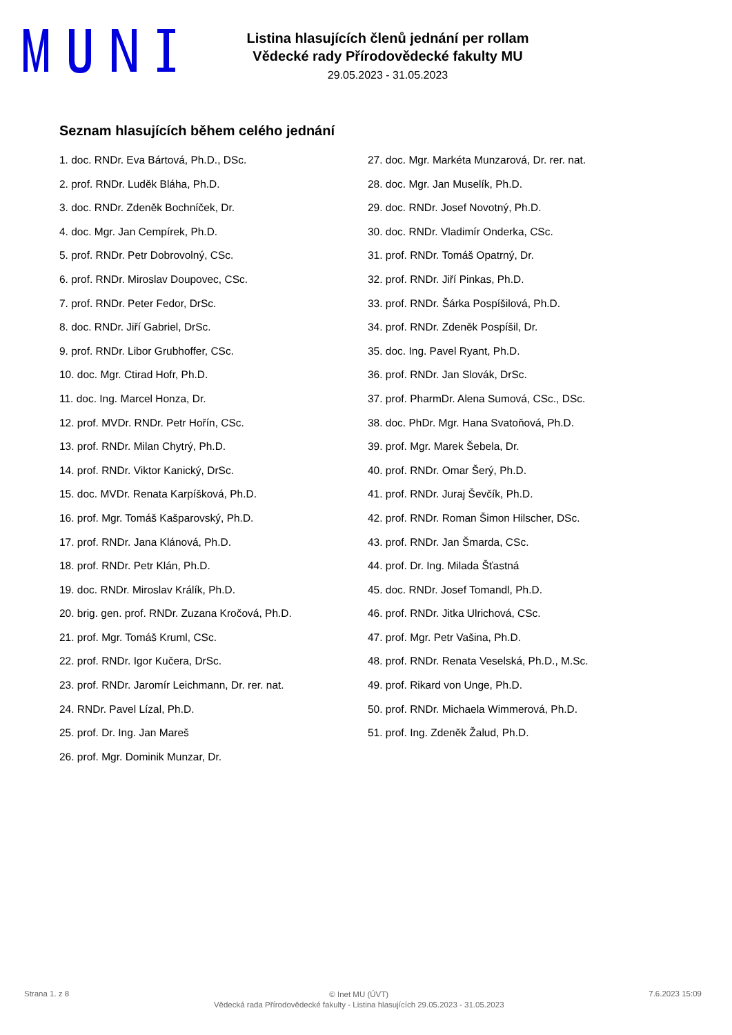Listina hlasujících členů jednání per rollam
Vědecké rady Přírodovědecké fakulty MU
29.05.2023 - 31.05.2023
Seznam hlasujících během celého jednání
1. doc. RNDr. Eva Bártová, Ph.D., DSc.
2. prof. RNDr. Luděk Bláha, Ph.D.
3. doc. RNDr. Zdeněk Bochníček, Dr.
4. doc. Mgr. Jan Cempírek, Ph.D.
5. prof. RNDr. Petr Dobrovolný, CSc.
6. prof. RNDr. Miroslav Doupovec, CSc.
7. prof. RNDr. Peter Fedor, DrSc.
8. doc. RNDr. Jiří Gabriel, DrSc.
9. prof. RNDr. Libor Grubhoffer, CSc.
10. doc. Mgr. Ctirad Hofr, Ph.D.
11. doc. Ing. Marcel Honza, Dr.
12. prof. MVDr. RNDr. Petr Hořín, CSc.
13. prof. RNDr. Milan Chytrý, Ph.D.
14. prof. RNDr. Viktor Kanický, DrSc.
15. doc. MVDr. Renata Karpíšková, Ph.D.
16. prof. Mgr. Tomáš Kašparovský, Ph.D.
17. prof. RNDr. Jana Klánová, Ph.D.
18. prof. RNDr. Petr Klán, Ph.D.
19. doc. RNDr. Miroslav Králík, Ph.D.
20. brig. gen. prof. RNDr. Zuzana Kročová, Ph.D.
21. prof. Mgr. Tomáš Kruml, CSc.
22. prof. RNDr. Igor Kučera, DrSc.
23. prof. RNDr. Jaromír Leichmann, Dr. rer. nat.
24. RNDr. Pavel Lízal, Ph.D.
25. prof. Dr. Ing. Jan Mareš
26. prof. Mgr. Dominik Munzar, Dr.
27. doc. Mgr. Markéta Munzarová, Dr. rer. nat.
28. doc. Mgr. Jan Muselík, Ph.D.
29. doc. RNDr. Josef Novotný, Ph.D.
30. doc. RNDr. Vladimír Onderka, CSc.
31. prof. RNDr. Tomáš Opatrný, Dr.
32. prof. RNDr. Jiří Pinkas, Ph.D.
33. prof. RNDr. Šárka Pospíšilová, Ph.D.
34. prof. RNDr. Zdeněk Pospíšil, Dr.
35. doc. Ing. Pavel Ryant, Ph.D.
36. prof. RNDr. Jan Slovák, DrSc.
37. prof. PharmDr. Alena Sumová, CSc., DSc.
38. doc. PhDr. Mgr. Hana Svatoňová, Ph.D.
39. prof. Mgr. Marek Šebela, Dr.
40. prof. RNDr. Omar Šerý, Ph.D.
41. prof. RNDr. Juraj Ševčík, Ph.D.
42. prof. RNDr. Roman Šimon Hilscher, DSc.
43. prof. RNDr. Jan Šmarda, CSc.
44. prof. Dr. Ing. Milada Šťastná
45. doc. RNDr. Josef Tomandl, Ph.D.
46. prof. RNDr. Jitka Ulrichová, CSc.
47. prof. Mgr. Petr Vašina, Ph.D.
48. prof. RNDr. Renata Veselská, Ph.D., M.Sc.
49. prof. Rikard von Unge, Ph.D.
50. prof. RNDr. Michaela Wimmerová, Ph.D.
51. prof. Ing. Zdeněk Žalud, Ph.D.
Strana 1. z 8
© Inet MU (ÚVT)
Vědecká rada Přírodovědecké fakulty - Listina hlasujících 29.05.2023 - 31.05.2023
7.6.2023 15:09